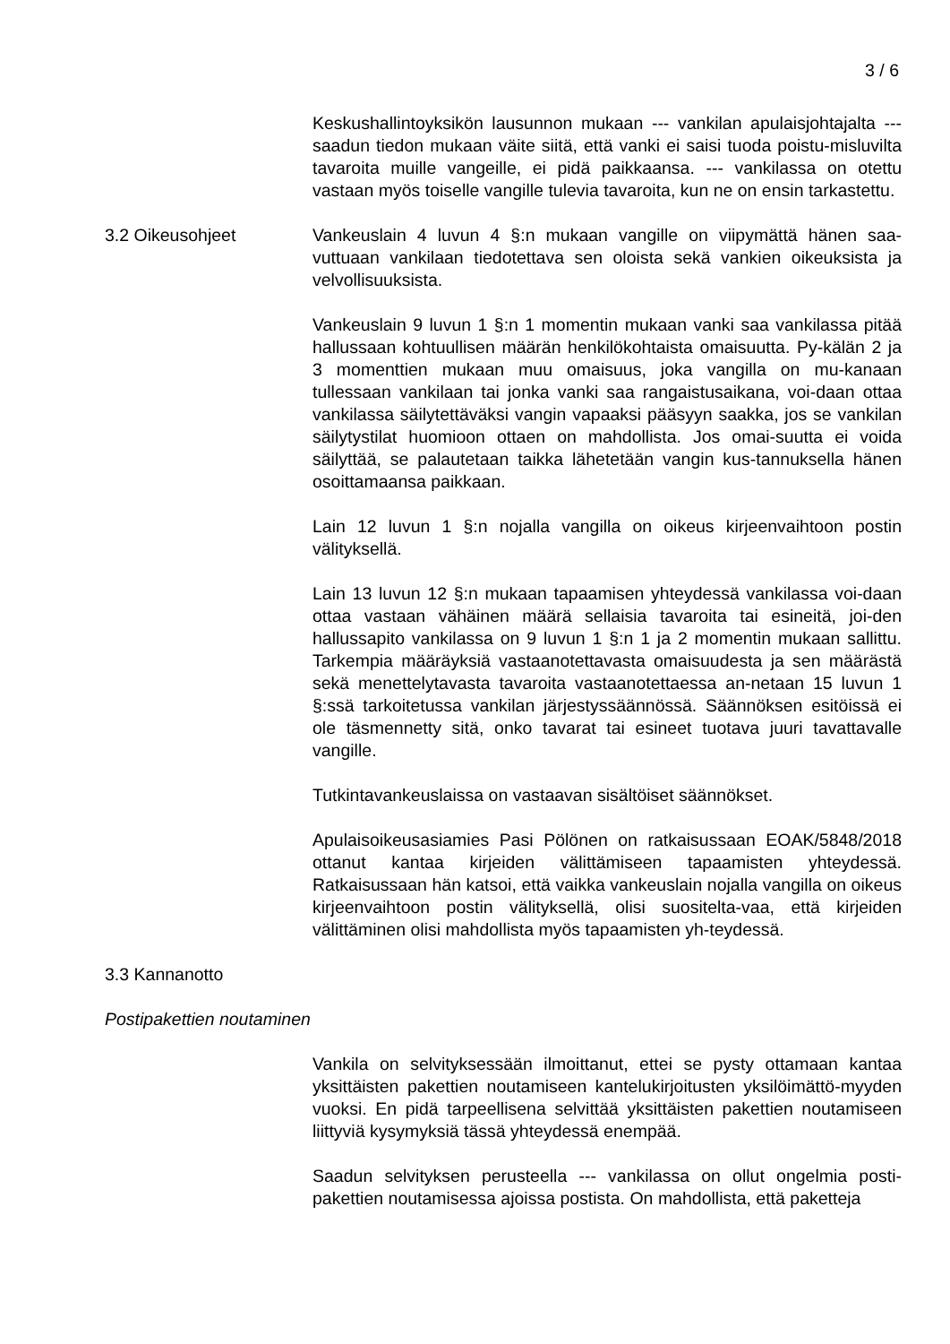3 / 6
Keskushallintoyksikön lausunnon mukaan --- vankilan apulaisjohtajalta --- saadun tiedon mukaan väite siitä, että vanki ei saisi tuoda poistu-misluvilta tavaroita muille vangeille, ei pidä paikkaansa. --- vankilassa on otettu vastaan myös toiselle vangille tulevia tavaroita, kun ne on ensin tarkastettu.
3.2 Oikeusohjeet Vankeuslain 4 luvun 4 §:n mukaan vangille on viipymättä hänen saa-vuttuaan vankilaan tiedotettava sen oloista sekä vankien oikeuksista ja velvollisuuksista.
Vankeuslain 9 luvun 1 §:n 1 momentin mukaan vanki saa vankilassa pitää hallussaan kohtuullisen määrän henkilökohtaista omaisuutta. Py-kälän 2 ja 3 momenttien mukaan muu omaisuus, joka vangilla on mu-kanaan tullessaan vankilaan tai jonka vanki saa rangaistusaikana, voi-daan ottaa vankilassa säilytettäväksi vangin vapaaksi pääsyyn saakka, jos se vankilan säilytystilat huomioon ottaen on mahdollista. Jos omai-suutta ei voida säilyttää, se palautetaan taikka lähetetään vangin kus-tannuksella hänen osoittamaansa paikkaan.
Lain 12 luvun 1 §:n nojalla vangilla on oikeus kirjeenvaihtoon postin välityksellä.
Lain 13 luvun 12 §:n mukaan tapaamisen yhteydessä vankilassa voi-daan ottaa vastaan vähäinen määrä sellaisia tavaroita tai esineitä, joi-den hallussapito vankilassa on 9 luvun 1 §:n 1 ja 2 momentin mukaan sallittu. Tarkempia määräyksiä vastaanotettavasta omaisuudesta ja sen määrästä sekä menettelytavasta tavaroita vastaanotettaessa an-netaan 15 luvun 1 §:ssä tarkoitetussa vankilan järjestyssäännössä. Säännöksen esitöissä ei ole täsmennetty sitä, onko tavarat tai esineet tuotava juuri tavattavalle vangille.
Tutkintavankeuslaissa on vastaavan sisältöiset säännökset.
Apulaisoikeusasiamies Pasi Pölönen on ratkaisussaan EOAK/5848/2018 ottanut kantaa kirjeiden välittämiseen tapaamisten yhteydessä. Ratkaisussaan hän katsoi, että vaikka vankeuslain nojalla vangilla on oikeus kirjeenvaihtoon postin välityksellä, olisi suositelta-vaa, että kirjeiden välittäminen olisi mahdollista myös tapaamisten yh-teydessä.
3.3 Kannanotto
Postipakettien noutaminen
Vankila on selvityksessään ilmoittanut, ettei se pysty ottamaan kantaa yksittäisten pakettien noutamiseen kantelukirjoitusten yksilöimättö-myyden vuoksi. En pidä tarpeellisena selvittää yksittäisten pakettien noutamiseen liittyviä kysymyksiä tässä yhteydessä enempää.
Saadun selvityksen perusteella --- vankilassa on ollut ongelmia posti-pakettien noutamisessa ajoissa postista. On mahdollista, että paketteja